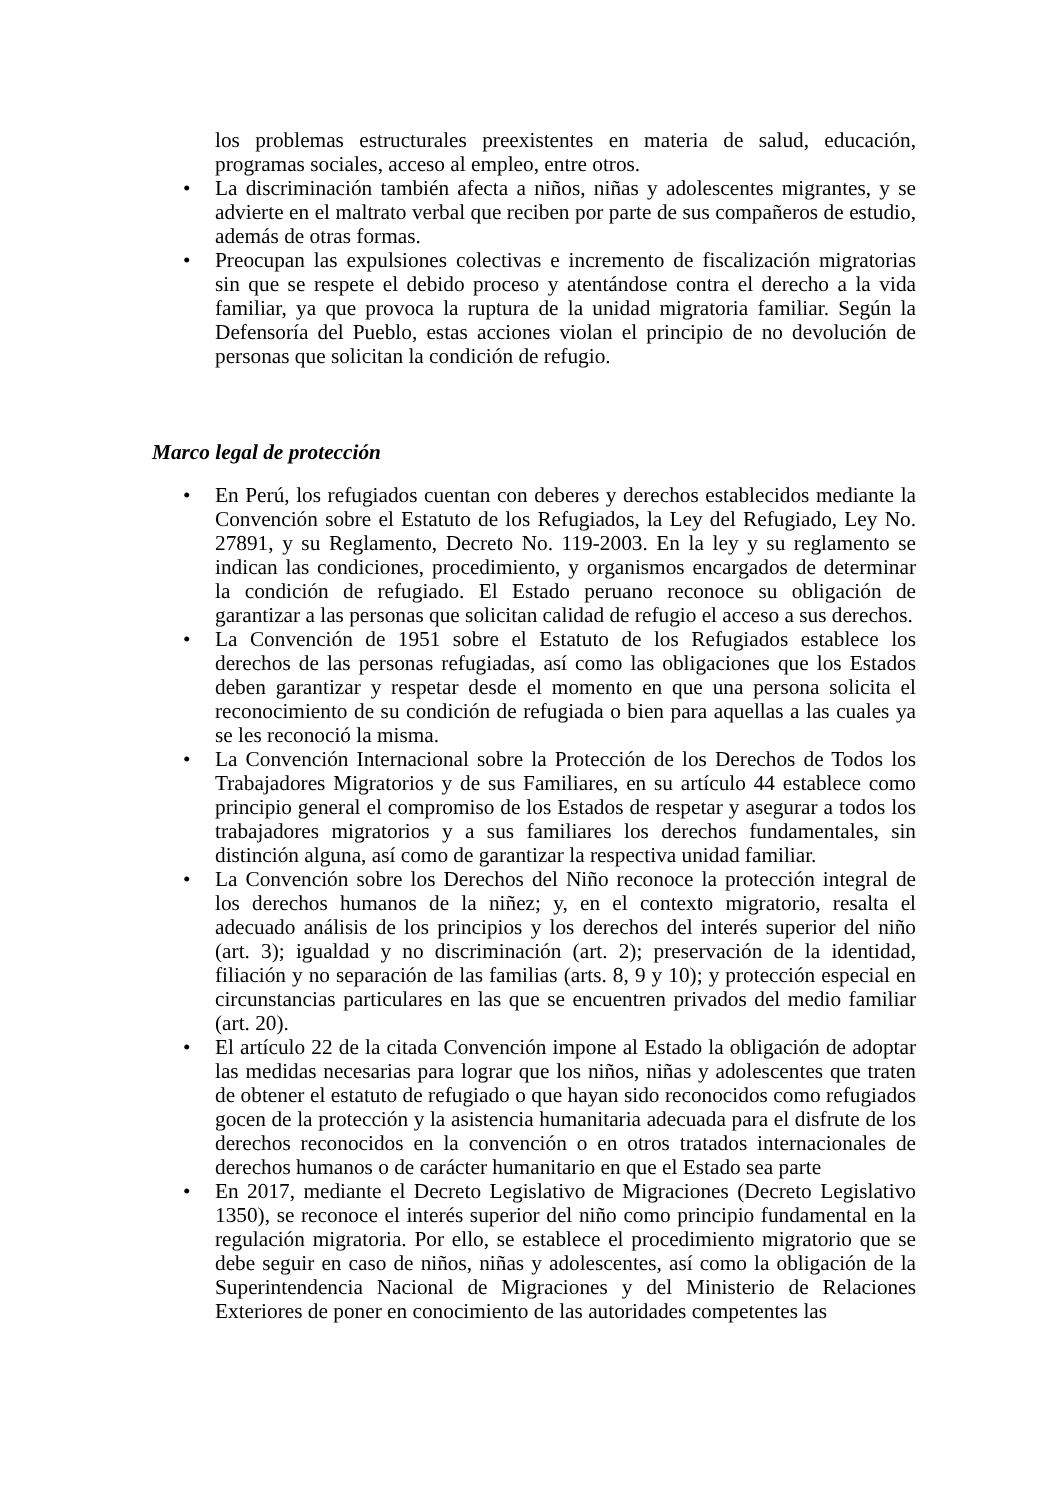los problemas estructurales preexistentes en materia de salud, educación, programas sociales, acceso al empleo, entre otros.
• La discriminación también afecta a niños, niñas y adolescentes migrantes, y se advierte en el maltrato verbal que reciben por parte de sus compañeros de estudio, además de otras formas.
• Preocupan las expulsiones colectivas e incremento de fiscalización migratorias sin que se respete el debido proceso y atentándose contra el derecho a la vida familiar, ya que provoca la ruptura de la unidad migratoria familiar. Según la Defensoría del Pueblo, estas acciones violan el principio de no devolución de personas que solicitan la condición de refugio.
Marco legal de protección
• En Perú, los refugiados cuentan con deberes y derechos establecidos mediante la Convención sobre el Estatuto de los Refugiados, la Ley del Refugiado, Ley No. 27891, y su Reglamento, Decreto No. 119-2003. En la ley y su reglamento se indican las condiciones, procedimiento, y organismos encargados de determinar la condición de refugiado. El Estado peruano reconoce su obligación de garantizar a las personas que solicitan calidad de refugio el acceso a sus derechos.
• La Convención de 1951 sobre el Estatuto de los Refugiados establece los derechos de las personas refugiadas, así como las obligaciones que los Estados deben garantizar y respetar desde el momento en que una persona solicita el reconocimiento de su condición de refugiada o bien para aquellas a las cuales ya se les reconoció la misma.
• La Convención Internacional sobre la Protección de los Derechos de Todos los Trabajadores Migratorios y de sus Familiares, en su artículo 44 establece como principio general el compromiso de los Estados de respetar y asegurar a todos los trabajadores migratorios y a sus familiares los derechos fundamentales, sin distinción alguna, así como de garantizar la respectiva unidad familiar.
• La Convención sobre los Derechos del Niño reconoce la protección integral de los derechos humanos de la niñez; y, en el contexto migratorio, resalta el adecuado análisis de los principios y los derechos del interés superior del niño (art. 3); igualdad y no discriminación (art. 2); preservación de la identidad, filiación y no separación de las familias (arts. 8, 9 y 10); y protección especial en circunstancias particulares en las que se encuentren privados del medio familiar (art. 20).
• El artículo 22 de la citada Convención impone al Estado la obligación de adoptar las medidas necesarias para lograr que los niños, niñas y adolescentes que traten de obtener el estatuto de refugiado o que hayan sido reconocidos como refugiados gocen de la protección y la asistencia humanitaria adecuada para el disfrute de los derechos reconocidos en la convención o en otros tratados internacionales de derechos humanos o de carácter humanitario en que el Estado sea parte
• En 2017, mediante el Decreto Legislativo de Migraciones (Decreto Legislativo 1350), se reconoce el interés superior del niño como principio fundamental en la regulación migratoria. Por ello, se establece el procedimiento migratorio que se debe seguir en caso de niños, niñas y adolescentes, así como la obligación de la Superintendencia Nacional de Migraciones y del Ministerio de Relaciones Exteriores de poner en conocimiento de las autoridades competentes las